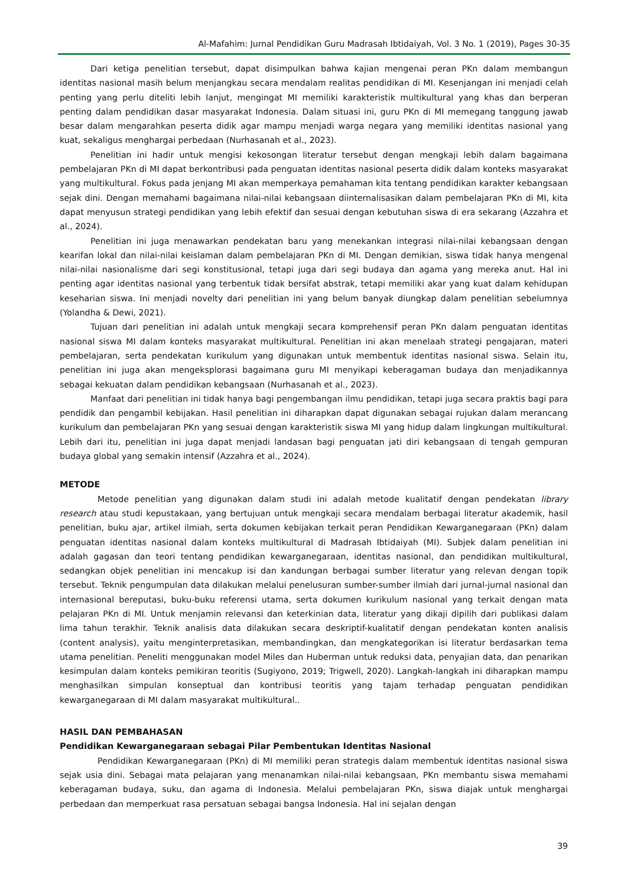Al-Mafahim: Jurnal Pendidikan Guru Madrasah Ibtidaiyah, Vol. 3 No. 1 (2019), Pages 30-35
Dari ketiga penelitian tersebut, dapat disimpulkan bahwa kajian mengenai peran PKn dalam membangun identitas nasional masih belum menjangkau secara mendalam realitas pendidikan di MI. Kesenjangan ini menjadi celah penting yang perlu diteliti lebih lanjut, mengingat MI memiliki karakteristik multikultural yang khas dan berperan penting dalam pendidikan dasar masyarakat Indonesia. Dalam situasi ini, guru PKn di MI memegang tanggung jawab besar dalam mengarahkan peserta didik agar mampu menjadi warga negara yang memiliki identitas nasional yang kuat, sekaligus menghargai perbedaan (Nurhasanah et al., 2023).
Penelitian ini hadir untuk mengisi kekosongan literatur tersebut dengan mengkaji lebih dalam bagaimana pembelajaran PKn di MI dapat berkontribusi pada penguatan identitas nasional peserta didik dalam konteks masyarakat yang multikultural. Fokus pada jenjang MI akan memperkaya pemahaman kita tentang pendidikan karakter kebangsaan sejak dini. Dengan memahami bagaimana nilai-nilai kebangsaan diinternalisasikan dalam pembelajaran PKn di MI, kita dapat menyusun strategi pendidikan yang lebih efektif dan sesuai dengan kebutuhan siswa di era sekarang (Azzahra et al., 2024).
Penelitian ini juga menawarkan pendekatan baru yang menekankan integrasi nilai-nilai kebangsaan dengan kearifan lokal dan nilai-nilai keislaman dalam pembelajaran PKn di MI. Dengan demikian, siswa tidak hanya mengenal nilai-nilai nasionalisme dari segi konstitusional, tetapi juga dari segi budaya dan agama yang mereka anut. Hal ini penting agar identitas nasional yang terbentuk tidak bersifat abstrak, tetapi memiliki akar yang kuat dalam kehidupan keseharian siswa. Ini menjadi novelty dari penelitian ini yang belum banyak diungkap dalam penelitian sebelumnya (Yolandha & Dewi, 2021).
Tujuan dari penelitian ini adalah untuk mengkaji secara komprehensif peran PKn dalam penguatan identitas nasional siswa MI dalam konteks masyarakat multikultural. Penelitian ini akan menelaah strategi pengajaran, materi pembelajaran, serta pendekatan kurikulum yang digunakan untuk membentuk identitas nasional siswa. Selain itu, penelitian ini juga akan mengeksplorasi bagaimana guru MI menyikapi keberagaman budaya dan menjadikannya sebagai kekuatan dalam pendidikan kebangsaan (Nurhasanah et al., 2023).
Manfaat dari penelitian ini tidak hanya bagi pengembangan ilmu pendidikan, tetapi juga secara praktis bagi para pendidik dan pengambil kebijakan. Hasil penelitian ini diharapkan dapat digunakan sebagai rujukan dalam merancang kurikulum dan pembelajaran PKn yang sesuai dengan karakteristik siswa MI yang hidup dalam lingkungan multikultural. Lebih dari itu, penelitian ini juga dapat menjadi landasan bagi penguatan jati diri kebangsaan di tengah gempuran budaya global yang semakin intensif (Azzahra et al., 2024).
METODE
Metode penelitian yang digunakan dalam studi ini adalah metode kualitatif dengan pendekatan library research atau studi kepustakaan, yang bertujuan untuk mengkaji secara mendalam berbagai literatur akademik, hasil penelitian, buku ajar, artikel ilmiah, serta dokumen kebijakan terkait peran Pendidikan Kewarganegaraan (PKn) dalam penguatan identitas nasional dalam konteks multikultural di Madrasah Ibtidaiyah (MI). Subjek dalam penelitian ini adalah gagasan dan teori tentang pendidikan kewarganegaraan, identitas nasional, dan pendidikan multikultural, sedangkan objek penelitian ini mencakup isi dan kandungan berbagai sumber literatur yang relevan dengan topik tersebut. Teknik pengumpulan data dilakukan melalui penelusuran sumber-sumber ilmiah dari jurnal-jurnal nasional dan internasional bereputasi, buku-buku referensi utama, serta dokumen kurikulum nasional yang terkait dengan mata pelajaran PKn di MI. Untuk menjamin relevansi dan keterkinian data, literatur yang dikaji dipilih dari publikasi dalam lima tahun terakhir. Teknik analisis data dilakukan secara deskriptif-kualitatif dengan pendekatan konten analisis (content analysis), yaitu menginterpretasikan, membandingkan, dan mengkategorikan isi literatur berdasarkan tema utama penelitian. Peneliti menggunakan model Miles dan Huberman untuk reduksi data, penyajian data, dan penarikan kesimpulan dalam konteks pemikiran teoritis (Sugiyono, 2019; Trigwell, 2020). Langkah-langkah ini diharapkan mampu menghasilkan simpulan konseptual dan kontribusi teoritis yang tajam terhadap penguatan pendidikan kewarganegaraan di MI dalam masyarakat multikultural..
HASIL DAN PEMBAHASAN
Pendidikan Kewarganegaraan sebagai Pilar Pembentukan Identitas Nasional
Pendidikan Kewarganegaraan (PKn) di MI memiliki peran strategis dalam membentuk identitas nasional siswa sejak usia dini. Sebagai mata pelajaran yang menanamkan nilai-nilai kebangsaan, PKn membantu siswa memahami keberagaman budaya, suku, dan agama di Indonesia. Melalui pembelajaran PKn, siswa diajak untuk menghargai perbedaan dan memperkuat rasa persatuan sebagai bangsa Indonesia. Hal ini sejalan dengan
39